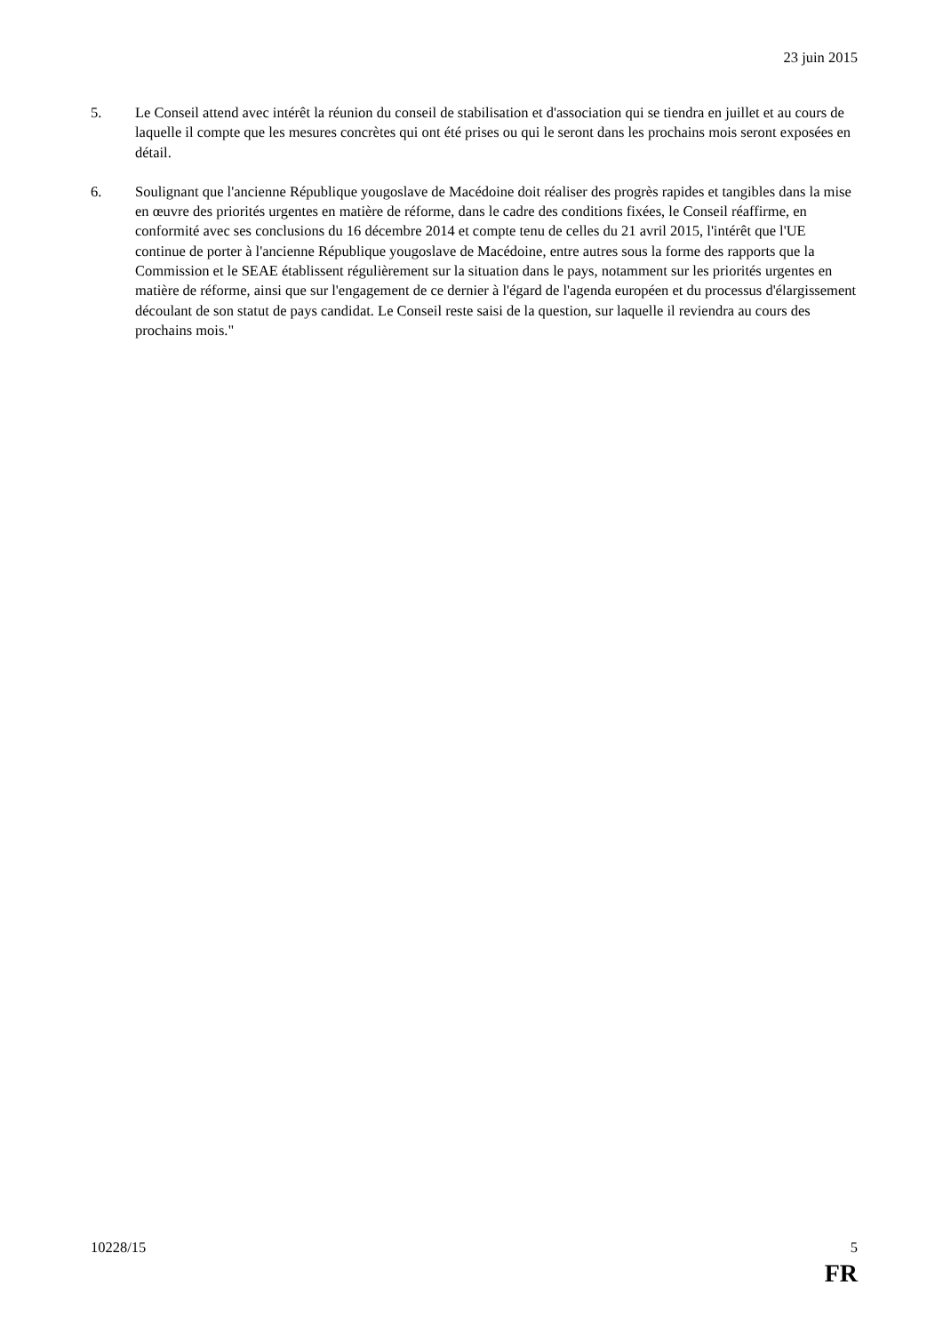23 juin 2015
5. Le Conseil attend avec intérêt la réunion du conseil de stabilisation et d'association qui se tiendra en juillet et au cours de laquelle il compte que les mesures concrètes qui ont été prises ou qui le seront dans les prochains mois seront exposées en détail.
6. Soulignant que l'ancienne République yougoslave de Macédoine doit réaliser des progrès rapides et tangibles dans la mise en œuvre des priorités urgentes en matière de réforme, dans le cadre des conditions fixées, le Conseil réaffirme, en conformité avec ses conclusions du 16 décembre 2014 et compte tenu de celles du 21 avril 2015, l'intérêt que l'UE continue de porter à l'ancienne République yougoslave de Macédoine, entre autres sous la forme des rapports que la Commission et le SEAE établissent régulièrement sur la situation dans le pays, notamment sur les priorités urgentes en matière de réforme, ainsi que sur l'engagement de ce dernier à l'égard de l'agenda européen et du processus d'élargissement découlant de son statut de pays candidat. Le Conseil reste saisi de la question, sur laquelle il reviendra au cours des prochains mois."
10228/15 5
FR